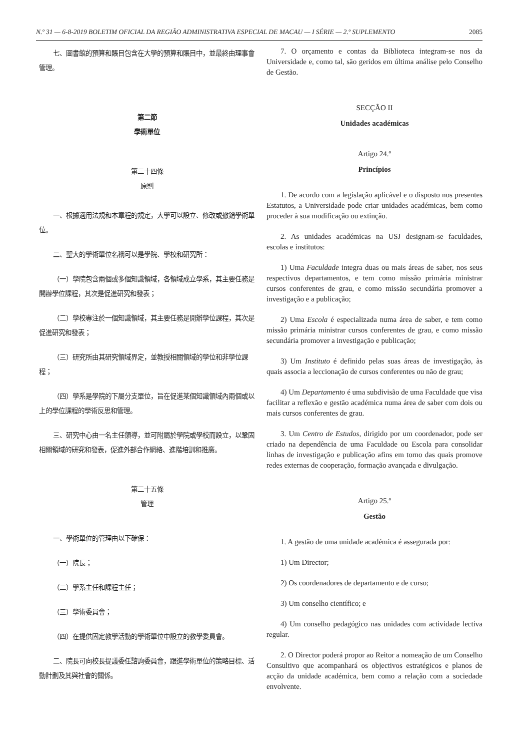N.º 31 — 6-8-2019 BOLETIM OFICIAL DA REGIÃO ADMINISTRATIVA ESPECIAL DE MACAU — I SÉRIE — 2.º SUPLEMENTO 2085
七、圖書館的預算和賬目包含在大學的預算和賬目中，並最終由理事會管理。
第二節
學術單位
第二十四條
原則
一、根據適用法規和本章程的規定，大學可以設立、修改或撤銷學術單位。
二、聖大的學術單位名稱可以是學院、學校和研究所：
（一）學院包含兩個或多個知識領域，各領域成立學系，其主要任務是開辦學位課程，其次是促進研究和發表；
（二）學校專注於一個知識領域，其主要任務是開辦學位課程，其次是促進研究和發表；
（三）研究所由其研究領域界定，並教授相關領域的學位和非學位課程；
（四）學系是學院的下屬分支單位，旨在促進某個知識領域內兩個或以上的學位課程的學術反思和管理。
三、研究中心由一名主任領導，並可附屬於學院或學校而設立，以鞏固相關領域的研究和發表，促進外部合作網絡、進階培訓和推廣。
第二十五條
管理
一、學術單位的管理由以下確保：
（一）院長；
（二）學系主任和課程主任；
（三）學術委員會；
（四）在提供固定教學活動的學術單位中設立的教學委員會。
二、院長可向校長提議委任諮詢委員會，跟進學術單位的策略目標、活動計劃及其與社會的關係。
7. O orçamento e contas da Biblioteca integram-se nos da Universidade e, como tal, são geridos em última análise pelo Conselho de Gestão.
SECÇÃO II
Unidades académicas
Artigo 24.º
Princípios
1. De acordo com a legislação aplicável e o disposto nos presentes Estatutos, a Universidade pode criar unidades académicas, bem como proceder à sua modificação ou extinção.
2. As unidades académicas na USJ designam-se faculdades, escolas e institutos:
1) Uma Faculdade integra duas ou mais áreas de saber, nos seus respectivos departamentos, e tem como missão primária ministrar cursos conferentes de grau, e como missão secundária promover a investigação e a publicação;
2) Uma Escola é especializada numa área de saber, e tem como missão primária ministrar cursos conferentes de grau, e como missão secundária promover a investigação e publicação;
3) Um Instituto é definido pelas suas áreas de investigação, às quais associa a leccionação de cursos conferentes ou não de grau;
4) Um Departamento é uma subdivisão de uma Faculdade que visa facilitar a reflexão e gestão académica numa área de saber com dois ou mais cursos conferentes de grau.
3. Um Centro de Estudos, dirigido por um coordenador, pode ser criado na dependência de uma Faculdade ou Escola para consolidar linhas de investigação e publicação afins em torno das quais promove redes externas de cooperação, formação avançada e divulgação.
Artigo 25.º
Gestão
1. A gestão de uma unidade académica é assegurada por:
1) Um Director;
2) Os coordenadores de departamento e de curso;
3) Um conselho científico; e
4) Um conselho pedagógico nas unidades com actividade lectiva regular.
2. O Director poderá propor ao Reitor a nomeação de um Conselho Consultivo que acompanhará os objectivos estratégicos e planos de acção da unidade académica, bem como a relação com a sociedade envolvente.